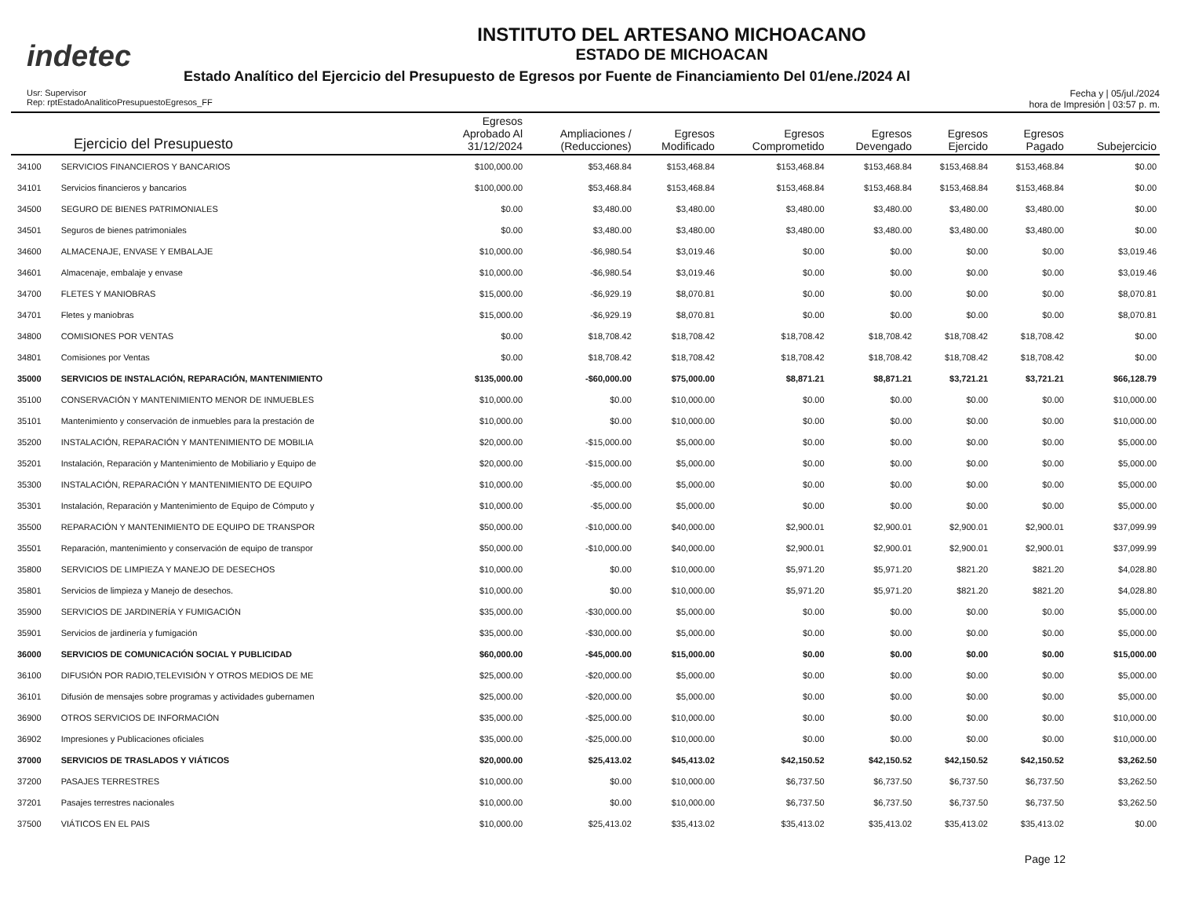indetec
INSTITUTO DEL ARTESANO MICHOACANO
ESTADO DE MICHOACAN
Estado Analítico del Ejercicio del Presupuesto de Egresos por Fuente de Financiamiento Del 01/ene./2024 Al
Usr: Supervisor
Rep: rptEstadoAnaliticoPresupuestoEgresos_FF
Fecha y | 05/jul./2024
hora de Impresión | 03:57 p. m.
| Ejercicio del Presupuesto | | Egresos Aprobado Al 31/12/2024 | Ampliaciones / (Reducciones) | Egresos Modificado | Egresos Comprometido | Egresos Devengado | Egresos Ejercido | Egresos Pagado | Subejercicio |
| --- | --- | --- | --- | --- | --- | --- | --- | --- | --- |
| 34100 | SERVICIOS FINANCIEROS Y BANCARIOS | $100,000.00 | $53,468.84 | $153,468.84 | $153,468.84 | $153,468.84 | $153,468.84 | $153,468.84 | $0.00 |
| 34101 | Servicios financieros y bancarios | $100,000.00 | $53,468.84 | $153,468.84 | $153,468.84 | $153,468.84 | $153,468.84 | $153,468.84 | $0.00 |
| 34500 | SEGURO DE BIENES PATRIMONIALES | $0.00 | $3,480.00 | $3,480.00 | $3,480.00 | $3,480.00 | $3,480.00 | $3,480.00 | $0.00 |
| 34501 | Seguros de bienes patrimoniales | $0.00 | $3,480.00 | $3,480.00 | $3,480.00 | $3,480.00 | $3,480.00 | $3,480.00 | $0.00 |
| 34600 | ALMACENAJE, ENVASE Y EMBALAJE | $10,000.00 | -$6,980.54 | $3,019.46 | $0.00 | $0.00 | $0.00 | $0.00 | $3,019.46 |
| 34601 | Almacenaje, embalaje y envase | $10,000.00 | -$6,980.54 | $3,019.46 | $0.00 | $0.00 | $0.00 | $0.00 | $3,019.46 |
| 34700 | FLETES Y MANIOBRAS | $15,000.00 | -$6,929.19 | $8,070.81 | $0.00 | $0.00 | $0.00 | $0.00 | $8,070.81 |
| 34701 | Fletes y maniobras | $15,000.00 | -$6,929.19 | $8,070.81 | $0.00 | $0.00 | $0.00 | $0.00 | $8,070.81 |
| 34800 | COMISIONES POR VENTAS | $0.00 | $18,708.42 | $18,708.42 | $18,708.42 | $18,708.42 | $18,708.42 | $18,708.42 | $0.00 |
| 34801 | Comisiones por Ventas | $0.00 | $18,708.42 | $18,708.42 | $18,708.42 | $18,708.42 | $18,708.42 | $18,708.42 | $0.00 |
| 35000 | SERVICIOS DE INSTALACIÓN, REPARACIÓN, MANTENIMIENTO | $135,000.00 | -$60,000.00 | $75,000.00 | $8,871.21 | $8,871.21 | $3,721.21 | $3,721.21 | $66,128.79 |
| 35100 | CONSERVACIÓN Y MANTENIMIENTO MENOR DE INMUEBLES | $10,000.00 | $0.00 | $10,000.00 | $0.00 | $0.00 | $0.00 | $0.00 | $10,000.00 |
| 35101 | Mantenimiento y conservación de inmuebles para la prestación de | $10,000.00 | $0.00 | $10,000.00 | $0.00 | $0.00 | $0.00 | $0.00 | $10,000.00 |
| 35200 | INSTALACIÓN, REPARACIÓN Y MANTENIMIENTO DE MOBILIA | $20,000.00 | -$15,000.00 | $5,000.00 | $0.00 | $0.00 | $0.00 | $0.00 | $5,000.00 |
| 35201 | Instalación, Reparación y Mantenimiento de Mobiliario y Equipo de | $20,000.00 | -$15,000.00 | $5,000.00 | $0.00 | $0.00 | $0.00 | $0.00 | $5,000.00 |
| 35300 | INSTALACIÓN, REPARACIÓN Y MANTENIMIENTO DE EQUIPO | $10,000.00 | -$5,000.00 | $5,000.00 | $0.00 | $0.00 | $0.00 | $0.00 | $5,000.00 |
| 35301 | Instalación, Reparación y Mantenimiento de Equipo de Cómputo y | $10,000.00 | -$5,000.00 | $5,000.00 | $0.00 | $0.00 | $0.00 | $0.00 | $5,000.00 |
| 35500 | REPARACIÓN Y MANTENIMIENTO DE EQUIPO DE TRANSPOR | $50,000.00 | -$10,000.00 | $40,000.00 | $2,900.01 | $2,900.01 | $2,900.01 | $2,900.01 | $37,099.99 |
| 35501 | Reparación, mantenimiento y conservación de equipo de transpor | $50,000.00 | -$10,000.00 | $40,000.00 | $2,900.01 | $2,900.01 | $2,900.01 | $2,900.01 | $37,099.99 |
| 35800 | SERVICIOS DE LIMPIEZA Y MANEJO DE DESECHOS | $10,000.00 | $0.00 | $10,000.00 | $5,971.20 | $5,971.20 | $821.20 | $821.20 | $4,028.80 |
| 35801 | Servicios de limpieza y Manejo de desechos. | $10,000.00 | $0.00 | $10,000.00 | $5,971.20 | $5,971.20 | $821.20 | $821.20 | $4,028.80 |
| 35900 | SERVICIOS DE JARDINERÍA Y FUMIGACIÓN | $35,000.00 | -$30,000.00 | $5,000.00 | $0.00 | $0.00 | $0.00 | $0.00 | $5,000.00 |
| 35901 | Servicios de jardinería y fumigación | $35,000.00 | -$30,000.00 | $5,000.00 | $0.00 | $0.00 | $0.00 | $0.00 | $5,000.00 |
| 36000 | SERVICIOS DE COMUNICACIÓN SOCIAL Y PUBLICIDAD | $60,000.00 | -$45,000.00 | $15,000.00 | $0.00 | $0.00 | $0.00 | $0.00 | $15,000.00 |
| 36100 | DIFUSIÓN POR RADIO,TELEVISIÓN Y OTROS MEDIOS DE ME | $25,000.00 | -$20,000.00 | $5,000.00 | $0.00 | $0.00 | $0.00 | $0.00 | $5,000.00 |
| 36101 | Difusión de mensajes sobre programas y actividades gubernamen | $25,000.00 | -$20,000.00 | $5,000.00 | $0.00 | $0.00 | $0.00 | $0.00 | $5,000.00 |
| 36900 | OTROS SERVICIOS DE INFORMACIÓN | $35,000.00 | -$25,000.00 | $10,000.00 | $0.00 | $0.00 | $0.00 | $0.00 | $10,000.00 |
| 36902 | Impresiones y Publicaciones oficiales | $35,000.00 | -$25,000.00 | $10,000.00 | $0.00 | $0.00 | $0.00 | $0.00 | $10,000.00 |
| 37000 | SERVICIOS DE TRASLADOS Y VIÁTICOS | $20,000.00 | $25,413.02 | $45,413.02 | $42,150.52 | $42,150.52 | $42,150.52 | $42,150.52 | $3,262.50 |
| 37200 | PASAJES TERRESTRES | $10,000.00 | $0.00 | $10,000.00 | $6,737.50 | $6,737.50 | $6,737.50 | $6,737.50 | $3,262.50 |
| 37201 | Pasajes terrestres nacionales | $10,000.00 | $0.00 | $10,000.00 | $6,737.50 | $6,737.50 | $6,737.50 | $6,737.50 | $3,262.50 |
| 37500 | VIÁTICOS EN EL PAIS | $10,000.00 | $25,413.02 | $35,413.02 | $35,413.02 | $35,413.02 | $35,413.02 | $35,413.02 | $0.00 |
Page 12